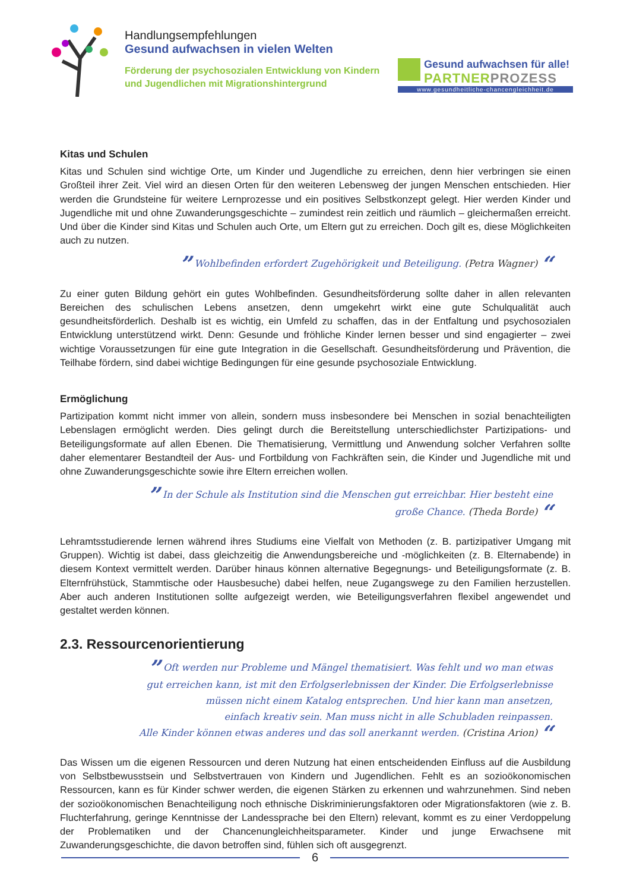Handlungsempfehlungen
Gesund aufwachsen in vielen Welten
Förderung der psychosozialen Entwicklung von Kindern und Jugendlichen mit Migrationshintergrund
Gesund aufwachsen für alle!
PARTNERPROZESS
www.gesundheitliche-chancengleichheit.de
Kitas und Schulen
Kitas und Schulen sind wichtige Orte, um Kinder und Jugendliche zu erreichen, denn hier verbringen sie einen Großteil ihrer Zeit. Viel wird an diesen Orten für den weiteren Lebensweg der jungen Menschen entschieden. Hier werden die Grundsteine für weitere Lernprozesse und ein positives Selbstkonzept gelegt. Hier werden Kinder und Jugendliche mit und ohne Zuwanderungsgeschichte – zumindest rein zeitlich und räumlich – gleichermaßen erreicht. Und über die Kinder sind Kitas und Schulen auch Orte, um Eltern gut zu erreichen. Doch gilt es, diese Möglichkeiten auch zu nutzen.
” Wohlbefinden erfordert Zugehörigkeit und Beteiligung. (Petra Wagner) “
Zu einer guten Bildung gehört ein gutes Wohlbefinden. Gesundheitsförderung sollte daher in allen relevanten Bereichen des schulischen Lebens ansetzen, denn umgekehrt wirkt eine gute Schulqualität auch gesundheitsförderlich. Deshalb ist es wichtig, ein Umfeld zu schaffen, das in der Entfaltung und psychosozialen Entwicklung unterstützend wirkt. Denn: Gesunde und fröhliche Kinder lernen besser und sind engagierter – zwei wichtige Voraussetzungen für eine gute Integration in die Gesellschaft. Gesundheitsförderung und Prävention, die Teilhabe fördern, sind dabei wichtige Bedingungen für eine gesunde psychosoziale Entwicklung.
Ermöglichung
Partizipation kommt nicht immer von allein, sondern muss insbesondere bei Menschen in sozial benachteiligten Lebenslagen ermöglicht werden. Dies gelingt durch die Bereitstellung unterschiedlichster Partizipations- und Beteiligungsformate auf allen Ebenen. Die Thematisierung, Vermittlung und Anwendung solcher Verfahren sollte daher elementarer Bestandteil der Aus- und Fortbildung von Fachkräften sein, die Kinder und Jugendliche mit und ohne Zuwanderungsgeschichte sowie ihre Eltern erreichen wollen.
” In der Schule als Institution sind die Menschen gut erreichbar. Hier besteht eine
große Chance. (Theda Borde) “
Lehramtsstudierende lernen während ihres Studiums eine Vielfalt von Methoden (z. B. partizipativer Umgang mit Gruppen). Wichtig ist dabei, dass gleichzeitig die Anwendungsbereiche und -möglichkeiten (z. B. Elternabende) in diesem Kontext vermittelt werden. Darüber hinaus können alternative Begegnungs- und Beteiligungsformate (z. B. Elternfrühstück, Stammtische oder Hausbesuche) dabei helfen, neue Zugangswege zu den Familien herzustellen. Aber auch anderen Institutionen sollte aufgezeigt werden, wie Beteiligungsverfahren flexibel angewendet und gestaltet werden können.
2.3. Ressourcenorientierung
” Oft werden nur Probleme und Mängel thematisiert. Was fehlt und wo man etwas
gut erreichen kann, ist mit den Erfolgserlebnissen der Kinder. Die Erfolgserlebnisse
müssen nicht einem Katalog entsprechen. Und hier kann man ansetzen,
einfach kreativ sein. Man muss nicht in alle Schubladen reinpassen.
Alle Kinder können etwas anderes und das soll anerkannt werden. (Cristina Arion) “
Das Wissen um die eigenen Ressourcen und deren Nutzung hat einen entscheidenden Einfluss auf die Ausbildung von Selbstbewusstsein und Selbstvertrauen von Kindern und Jugendlichen. Fehlt es an sozioökonomischen Ressourcen, kann es für Kinder schwer werden, die eigenen Stärken zu erkennen und wahrzunehmen. Sind neben der sozioökonomischen Benachteiligung noch ethnische Diskriminierungsfaktoren oder Migrationsfaktoren (wie z. B. Fluchterfahrung, geringe Kenntnisse der Landessprache bei den Eltern) relevant, kommt es zu einer Verdoppelung der Problematiken und der Chancenungleichheitsparameter. Kinder und junge Erwachsene mit Zuwanderungsgeschichte, die davon betroffen sind, fühlen sich oft ausgegrenzt.
6